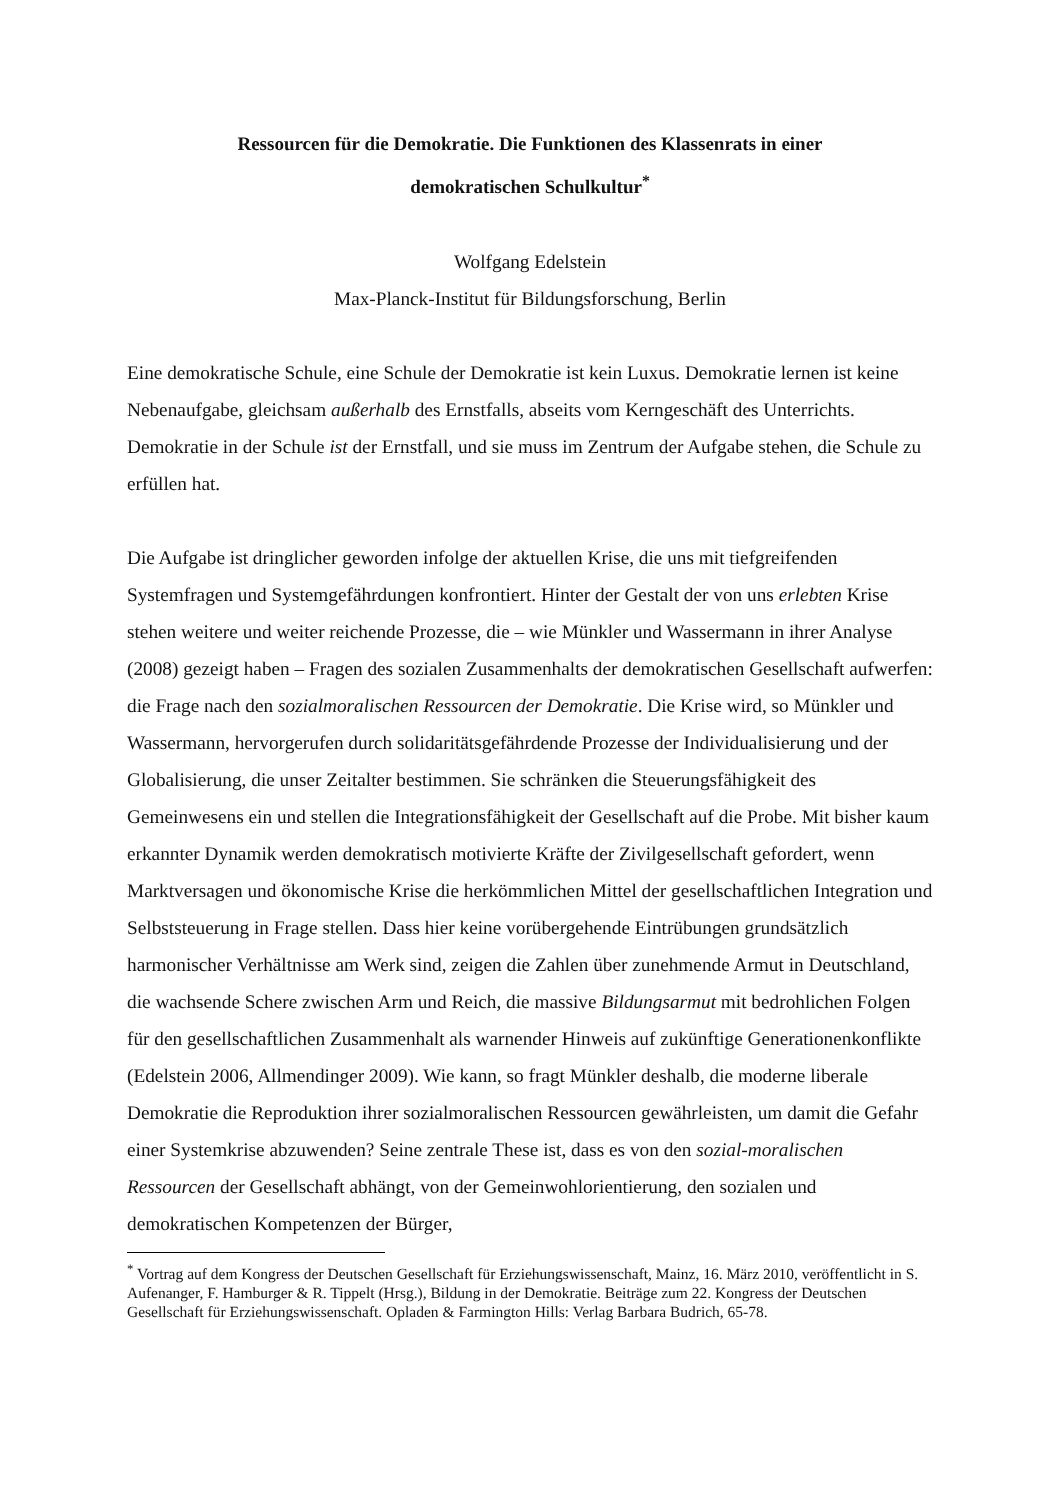Ressourcen für die Demokratie. Die Funktionen des Klassenrats in einer
demokratischen Schulkultur<sup>*</sup>
Wolfgang Edelstein
Max-Planck-Institut für Bildungsforschung, Berlin
Eine demokratische Schule, eine Schule der Demokratie ist kein Luxus. Demokratie lernen ist keine Nebenaufgabe, gleichsam außerhalb des Ernstfalls, abseits vom Kerngeschäft des Unterrichts. Demokratie in der Schule ist der Ernstfall, und sie muss im Zentrum der Aufgabe stehen, die Schule zu erfüllen hat.
Die Aufgabe ist dringlicher geworden infolge der aktuellen Krise, die uns mit tiefgreifenden Systemfragen und Systemgefährdungen konfrontiert. Hinter der Gestalt der von uns erlebten Krise stehen weitere und weiter reichende Prozesse, die – wie Münkler und Wassermann in ihrer Analyse (2008) gezeigt haben – Fragen des sozialen Zusammenhalts der demokratischen Gesellschaft aufwerfen: die Frage nach den sozialmoralischen Ressourcen der Demokratie. Die Krise wird, so Münkler und Wassermann, hervorgerufen durch solidaritätsgefährdende Prozesse der Individualisierung und der Globalisierung, die unser Zeitalter bestimmen. Sie schränken die Steuerungsfähigkeit des Gemeinwesens ein und stellen die Integrationsfähigkeit der Gesellschaft auf die Probe. Mit bisher kaum erkannter Dynamik werden demokratisch motivierte Kräfte der Zivilgesellschaft gefordert, wenn Marktversagen und ökonomische Krise die herkömmlichen Mittel der gesellschaftlichen Integration und Selbststeuerung in Frage stellen. Dass hier keine vorübergehende Eintrübungen grundsätzlich harmonischer Verhältnisse am Werk sind, zeigen die Zahlen über zunehmende Armut in Deutschland, die wachsende Schere zwischen Arm und Reich, die massive Bildungsarmut mit bedrohlichen Folgen für den gesellschaftlichen Zusammenhalt als warnender Hinweis auf zukünftige Generationenkonflikte (Edelstein 2006, Allmendinger 2009). Wie kann, so fragt Münkler deshalb, die moderne liberale Demokratie die Reproduktion ihrer sozialmoralischen Ressourcen gewährleisten, um damit die Gefahr einer Systemkrise abzuwenden? Seine zentrale These ist, dass es von den sozial-moralischen Ressourcen der Gesellschaft abhängt, von der Gemeinwohlorientierung, den sozialen und demokratischen Kompetenzen der Bürger,
<sup>*</sup> Vortrag auf dem Kongress der Deutschen Gesellschaft für Erziehungswissenschaft, Mainz, 16. März 2010, veröffentlicht in S. Aufenanger, F. Hamburger & R. Tippelt (Hrsg.), Bildung in der Demokratie. Beiträge zum 22. Kongress der Deutschen Gesellschaft für Erziehungswissenschaft. Opladen & Farmington Hills: Verlag Barbara Budrich, 65-78.